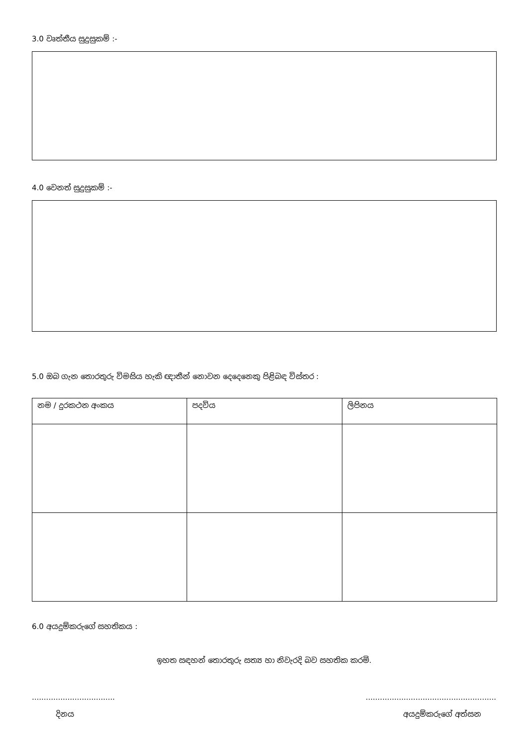3.0 වෘත්තීය සුදුසුකම් :-
4.0 වෙනත් සුදුසුකම් :-
5.0 ඔබ ගැන තොරතුරු විමසිය හැකි ඥාතීන් නොවන දෙදෙනෙකු පිළිබඳ විස්තර :
| නම / දුරකථන අංකය | පදවිය | ලිපිනය |
6.0 අයදුම්කරුගේ සහතිකය :
ඉහත සඳහන් තොරතුරු සත්‍ය හා නිවැරදි බව සහතික කරමි.
..........................................................................................
දිනය අයදුම්කරුගේ අත්සන